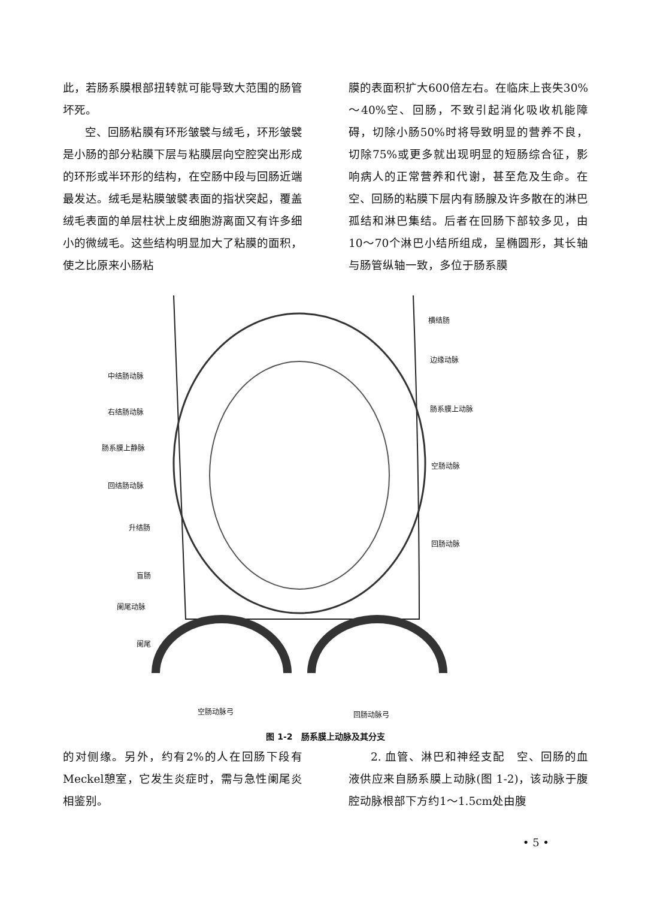此，若肠系膜根部扭转就可能导致大范围的肠管坏死。
空、回肠粘膜有环形皱襞与绒毛，环形皱襞是小肠的部分粘膜下层与粘膜层向空腔突出形成的环形或半环形的结构，在空肠中段与回肠近端最发达。绒毛是粘膜皱襞表面的指状突起，覆盖绒毛表面的单层柱状上皮细胞游离面又有许多细小的微绒毛。这些结构明显加大了粘膜的面积，使之比原来小肠粘
膜的表面积扩大600倍左右。在临床上丧失30%～40%空、回肠，不致引起消化吸收机能障碍，切除小肠50%时将导致明显的营养不良，切除75%或更多就出现明显的短肠综合征，影响病人的正常营养和代谢，甚至危及生命。在空、回肠的粘膜下层内有肠腺及许多散在的淋巴孤结和淋巴集结。后者在回肠下部较多见，由10～70个淋巴小结所组成，呈椭圆形，其长轴与肠管纵轴一致，多位于肠系膜
中结肠动脉
右结肠动脉
肠系膜上静脉
回结肠动脉
升结肠
盲肠
阑尾动脉
阑尾
横结肠
边缘动脉
肠系膜上动脉
空肠动脉
回肠动脉
空肠动脉弓 回肠动脉弓
图 1-2　肠系膜上动脉及其分支
的对侧缘。另外，约有2%的人在回肠下段有Meckel憩室，它发生炎症时，需与急性阑尾炎相鉴别。
2. 血管、淋巴和神经支配　空、回肠的血液供应来自肠系膜上动脉(图 1-2)，该动脉于腹腔动脉根部下方约1～1.5cm处由腹
• 5 •